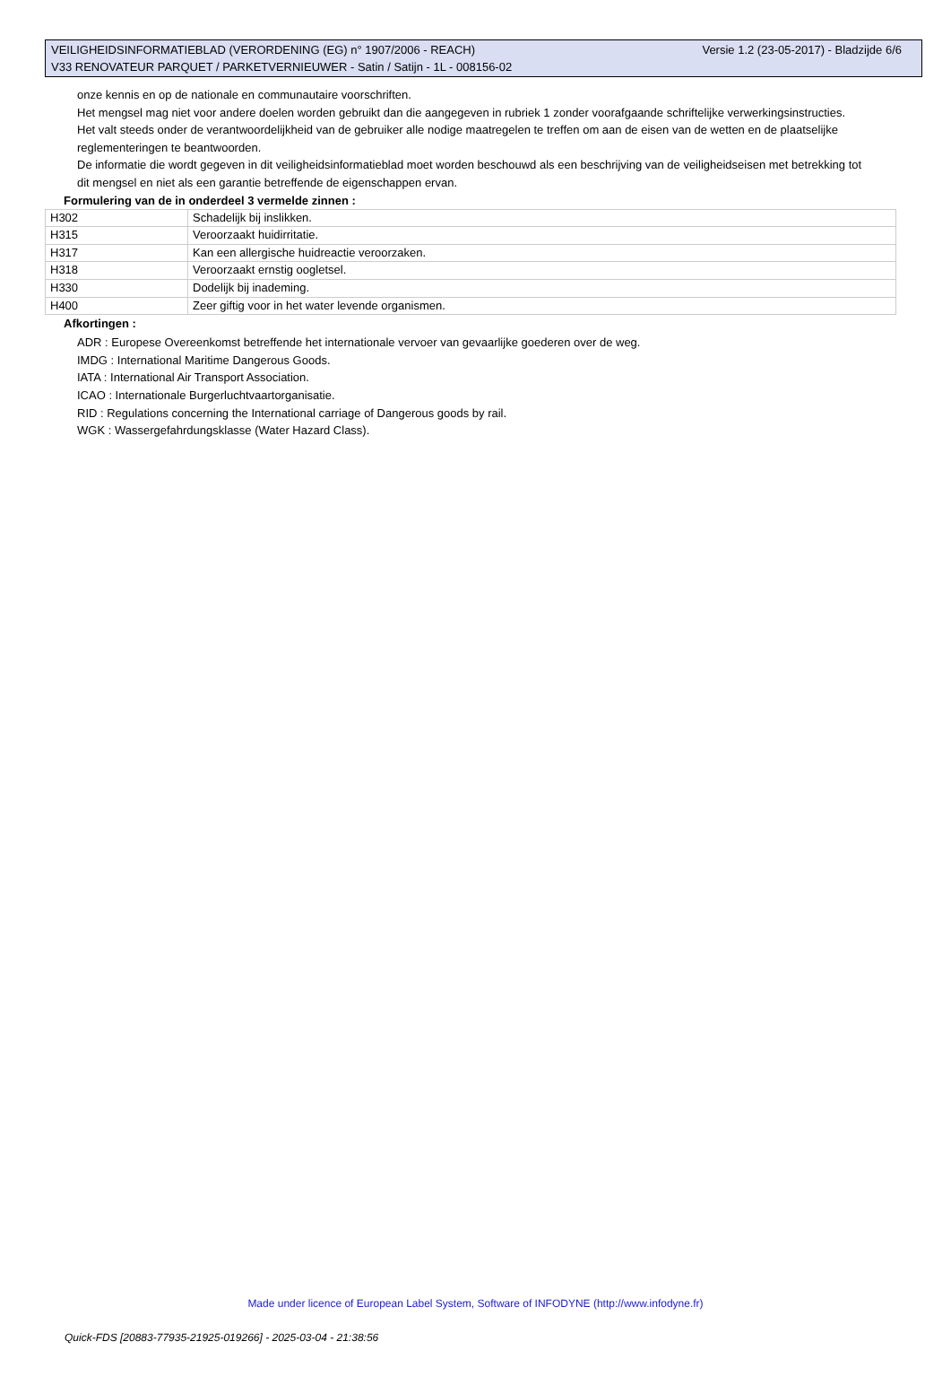VEILIGHEIDSINFORMATIEBLAD (VERORDENING (EG) n° 1907/2006 - REACH) Versie 1.2 (23-05-2017) - Bladzijde 6/6
V33 RENOVATEUR PARQUET / PARKETVERNIEUWER - Satin / Satijn - 1L - 008156-02
onze kennis en op de nationale en communautaire voorschriften.
Het mengsel mag niet voor andere doelen worden gebruikt dan die aangegeven in rubriek 1 zonder voorafgaande schriftelijke verwerkingsinstructies.
Het valt steeds onder de verantwoordelijkheid van de gebruiker alle nodige maatregelen te treffen om aan de eisen van de wetten en de plaatselijke reglementeringen te beantwoorden.
De informatie die wordt gegeven in dit veiligheidsinformatieblad moet worden beschouwd als een beschrijving van de veiligheidseisen met betrekking tot dit mengsel en niet als een garantie betreffende de eigenschappen ervan.
Formulering van de in onderdeel 3 vermelde zinnen :
| H302 | Schadelijk bij inslikken. |
| H315 | Veroorzaakt huidirritatie. |
| H317 | Kan een allergische huidreactie veroorzaken. |
| H318 | Veroorzaakt ernstig oogletsel. |
| H330 | Dodelijk bij inademing. |
| H400 | Zeer giftig voor in het water levende organismen. |
Afkortingen :
ADR : Europese Overeenkomst betreffende het internationale vervoer van gevaarlijke goederen over de weg.
IMDG : International Maritime Dangerous Goods.
IATA : International Air Transport Association.
ICAO : Internationale Burgerluchtvaartorganisatie.
RID : Regulations concerning the International carriage of Dangerous goods by rail.
WGK : Wassergefahrdungsklasse (Water Hazard Class).
Made under licence of European Label System, Software of INFODYNE (http://www.infodyne.fr)
Quick-FDS [20883-77935-21925-019266] - 2025-03-04 - 21:38:56